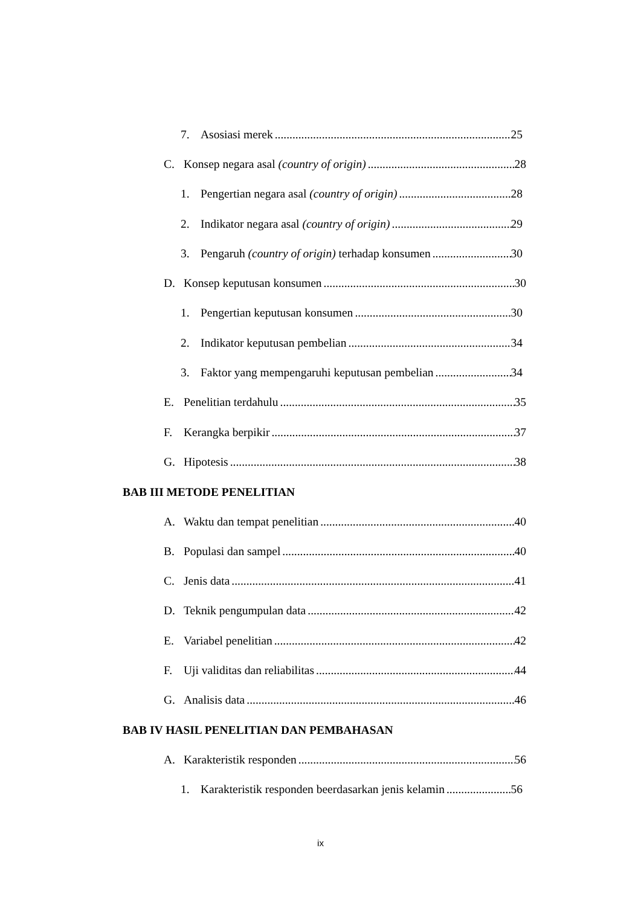7. Asosiasi merek 25
C. Konsep negara asal (country of origin) 28
1. Pengertian negara asal (country of origin) 28
2. Indikator negara asal (country of origin) 29
3. Pengaruh (country of origin) terhadap konsumen 30
D. Konsep keputusan konsumen 30
1. Pengertian keputusan konsumen 30
2. Indikator keputusan pembelian 34
3. Faktor yang mempengaruhi keputusan pembelian 34
E. Penelitian terdahulu 35
F. Kerangka berpikir 37
G. Hipotesis 38
BAB III METODE PENELITIAN
A. Waktu dan tempat penelitian 40
B. Populasi dan sampel 40
C. Jenis data 41
D. Teknik pengumpulan data 42
E. Variabel penelitian 42
F. Uji validitas dan reliabilitas 44
G. Analisis data 46
BAB IV HASIL PENELITIAN DAN PEMBAHASAN
A. Karakteristik responden 56
1. Karakteristik responden beerdasarkan jenis kelamin 56
ix